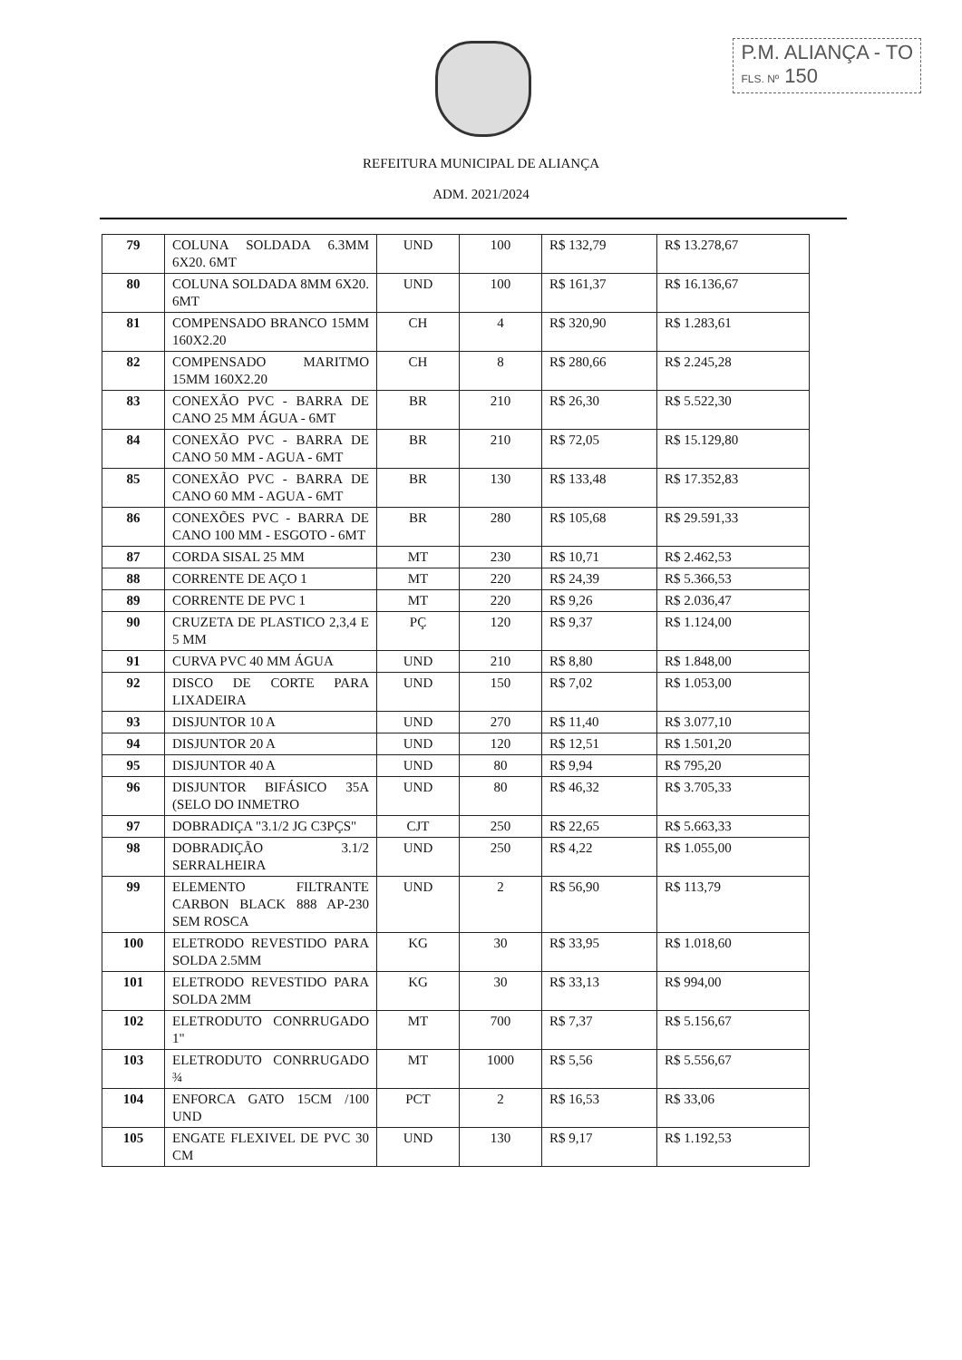P.M. ALIANÇA - TO
FLS. Nº 150
REFEITURA MUNICIPAL DE ALIANÇA
ADM. 2021/2024
| 79 | COLUNA SOLDADA 6.3MM 6X20. 6MT | UND | 100 | R$ 132,79 | R$ 13.278,67 |
| 80 | COLUNA SOLDADA 8MM 6X20. 6MT | UND | 100 | R$ 161,37 | R$ 16.136,67 |
| 81 | COMPENSADO BRANCO 15MM 160X2.20 | CH | 4 | R$ 320,90 | R$ 1.283,61 |
| 82 | COMPENSADO MARITMO 15MM 160X2.20 | CH | 8 | R$ 280,66 | R$ 2.245,28 |
| 83 | CONEXÃO PVC - BARRA DE CANO 25 MM ÁGUA - 6MT | BR | 210 | R$ 26,30 | R$ 5.522,30 |
| 84 | CONEXÃO PVC - BARRA DE CANO 50 MM - AGUA - 6MT | BR | 210 | R$ 72,05 | R$ 15.129,80 |
| 85 | CONEXÃO PVC - BARRA DE CANO 60 MM - AGUA - 6MT | BR | 130 | R$ 133,48 | R$ 17.352,83 |
| 86 | CONEXÕES PVC - BARRA DE CANO 100 MM - ESGOTO - 6MT | BR | 280 | R$ 105,68 | R$ 29.591,33 |
| 87 | CORDA SISAL 25 MM | MT | 230 | R$ 10,71 | R$ 2.462,53 |
| 88 | CORRENTE DE AÇO 1 | MT | 220 | R$ 24,39 | R$ 5.366,53 |
| 89 | CORRENTE DE PVC 1 | MT | 220 | R$ 9,26 | R$ 2.036,47 |
| 90 | CRUZETA DE PLASTICO 2,3,4 E 5 MM | PÇ | 120 | R$ 9,37 | R$ 1.124,00 |
| 91 | CURVA PVC 40 MM ÁGUA | UND | 210 | R$ 8,80 | R$ 1.848,00 |
| 92 | DISCO DE CORTE PARA LIXADEIRA | UND | 150 | R$ 7,02 | R$ 1.053,00 |
| 93 | DISJUNTOR 10 A | UND | 270 | R$ 11,40 | R$ 3.077,10 |
| 94 | DISJUNTOR 20 A | UND | 120 | R$ 12,51 | R$ 1.501,20 |
| 95 | DISJUNTOR 40 A | UND | 80 | R$ 9,94 | R$ 795,20 |
| 96 | DISJUNTOR BIFÁSICO 35A (SELO DO INMETRO | UND | 80 | R$ 46,32 | R$ 3.705,33 |
| 97 | DOBRADIÇA "3.1/2 JG C3PÇS" | CJT | 250 | R$ 22,65 | R$ 5.663,33 |
| 98 | DOBRADIÇÃO 3.1/2 SERRALHEIRA | UND | 250 | R$ 4,22 | R$ 1.055,00 |
| 99 | ELEMENTO FILTRANTE CARBON BLACK 888 AP-230 SEM ROSCA | UND | 2 | R$ 56,90 | R$ 113,79 |
| 100 | ELETRODO REVESTIDO PARA SOLDA 2.5MM | KG | 30 | R$ 33,95 | R$ 1.018,60 |
| 101 | ELETRODO REVESTIDO PARA SOLDA 2MM | KG | 30 | R$ 33,13 | R$ 994,00 |
| 102 | ELETRODUTO CONRRUGADO 1" | MT | 700 | R$ 7,37 | R$ 5.156,67 |
| 103 | ELETRODUTO CONRRUGADO ¾ | MT | 1000 | R$ 5,56 | R$ 5.556,67 |
| 104 | ENFORCA GATO 15CM /100 UND | PCT | 2 | R$ 16,53 | R$ 33,06 |
| 105 | ENGATE FLEXIVEL DE PVC 30 CM | UND | 130 | R$ 9,17 | R$ 1.192,53 |